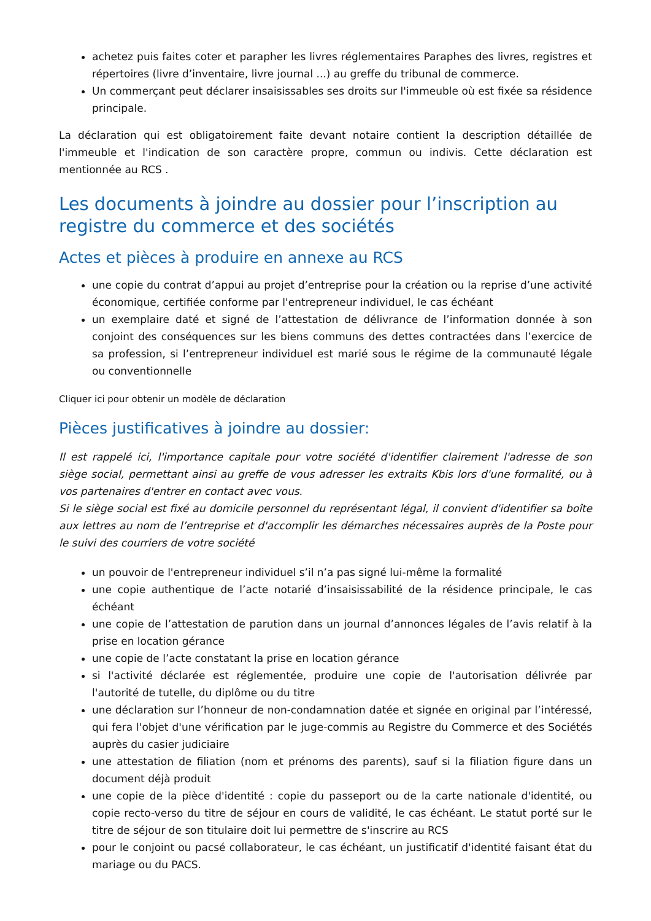achetez puis faites coter et parapher les livres réglementaires Paraphes des livres, registres et répertoires (livre d’inventaire, livre journal ...) au greffe du tribunal de commerce.
Un commerçant peut déclarer insaisissables ses droits sur l'immeuble où est fixée sa résidence principale.
La déclaration qui est obligatoirement faite devant notaire contient la description détaillée de l'immeuble et l'indication de son caractère propre, commun ou indivis. Cette déclaration est mentionnée au RCS .
Les documents à joindre au dossier pour l’inscription au registre du commerce et des sociétés
Actes et pièces à produire en annexe au RCS
une copie du contrat d’appui au projet d’entreprise pour la création ou la reprise d’une activité économique, certifiée conforme par l'entrepreneur individuel, le cas échéant
un exemplaire daté et signé de l’attestation de délivrance de l’information donnée à son conjoint des conséquences sur les biens communs des dettes contractées dans l’exercice de sa profession, si l’entrepreneur individuel est marié sous le régime de la communauté légale ou conventionnelle
Cliquer ici pour obtenir un modèle de déclaration
Pièces justificatives à joindre au dossier:
Il est rappelé ici, l'importance capitale pour votre société d'identifier clairement l'adresse de son siège social, permettant ainsi au greffe de vous adresser les extraits Kbis lors d'une formalité, ou à vos partenaires d'entrer en contact avec vous.
Si le siège social est fixé au domicile personnel du représentant légal, il convient d'identifier sa boîte aux lettres au nom de l’entreprise et d'accomplir les démarches nécessaires auprès de la Poste pour le suivi des courriers de votre société
un pouvoir de l'entrepreneur individuel s’il n’a pas signé lui-même la formalité
une copie authentique de l’acte notarié d’insaisissabilité de la résidence principale, le cas échéant
une copie de l’attestation de parution dans un journal d’annonces légales de l’avis relatif à la prise en location gérance
une copie de l’acte constatant la prise en location gérance
si l'activité déclarée est réglementée, produire une copie de l'autorisation délivrée par l'autorité de tutelle, du diplôme ou du titre
une déclaration sur l’honneur de non-condamnation datée et signée en original par l’intéressé, qui fera l'objet d'une vérification par le juge-commis au Registre du Commerce et des Sociétés auprès du casier judiciaire
une attestation de filiation (nom et prénoms des parents), sauf si la filiation figure dans un document déjà produit
une copie de la pièce d'identité : copie du passeport ou de la carte nationale d'identité, ou copie recto-verso du titre de séjour en cours de validité, le cas échéant. Le statut porté sur le titre de séjour de son titulaire doit lui permettre de s'inscrire au RCS
pour le conjoint ou pacsé collaborateur, le cas échéant, un justificatif d'identité faisant état du mariage ou du PACS.